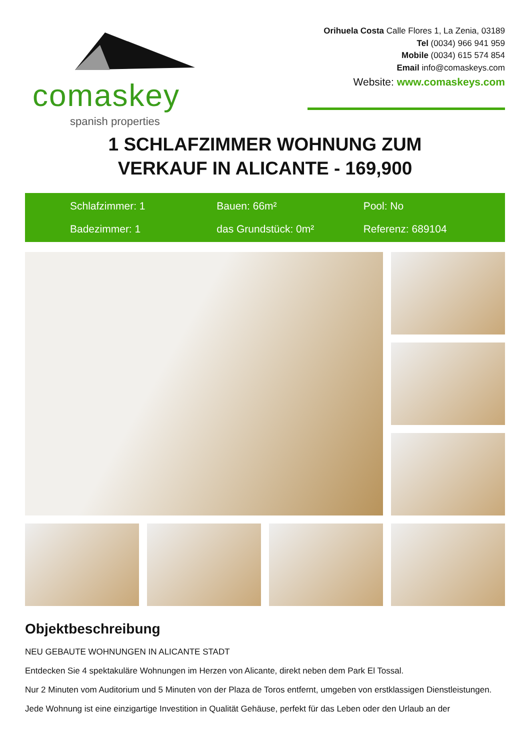comaskey
spanish properties
Orihuela Costa Calle Flores 1, La Zenia, 03189
Tel (0034) 966 941 959
Mobile (0034) 615 574 854
Email info@comaskeys.com
Website: www.comaskeys.com
1 SCHLAFZIMMER WOHNUNG ZUM
VERKAUF IN ALICANTE - 169,900
Schlafzimmer: 1
Bauen: 66m²
Pool: No
Badezimmer: 1
das Grundstück: 0m²
Referenz: 689104
Objektbeschreibung
NEU GEBAUTE WOHNUNGEN IN ALICANTE STADT
Entdecken Sie 4 spektakuläre Wohnungen im Herzen von Alicante, direkt neben dem Park El Tossal.
Nur 2 Minuten vom Auditorium und 5 Minuten von der Plaza de Toros entfernt, umgeben von erstklassigen Dienstleistungen.
Jede Wohnung ist eine einzigartige Investition in Qualität Gehäuse, perfekt für das Leben oder den Urlaub an der